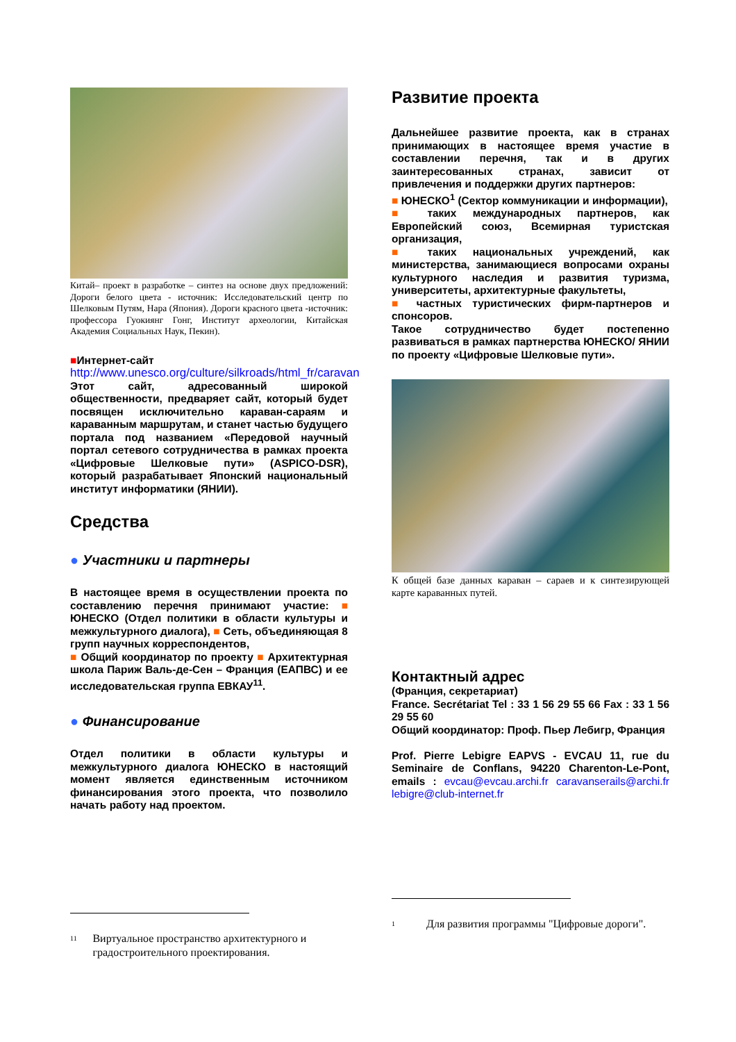Китай– проект в разработке – синтез на основе двух предложений: Дороги белого цвета - источник: Исследовательский центр по Шелковым Путям, Нара (Япония). Дороги красного цвета -источник: профессора Гуокиянг Гонг, Институт археологии, Китайская Академия Социальных Наук, Пекин).
■Интернет-сайт
http://www.unesco.org/culture/silkroads/html_fr/caravan Этот сайт, адресованный широкой общественности, предваряет сайт, который будет посвящен исключительно караван-сараям и караванным маршрутам, и станет частью будущего портала под названием «Передовой научный портал сетевого сотрудничества в рамках проекта «Цифровые Шелковые пути» (ASPICO-DSR), который разрабатывает Японский национальный институт информатики (ЯНИИ).
Средства
● Участники и партнеры
В настоящее время в осуществлении проекта по составлению перечня принимают участие: ■ ЮНЕСКО (Отдел политики в области культуры и межкультурного диалога), ■ Сеть, объединяющая 8 групп научных корреспондентов,
■ Общий координатор по проекту ■ Архитектурная школа Париж Валь-де-Сен – Франция (ЕАПВС) и ее исследовательская группа ЕВКАУ<sup>11</sup>.
● Финансирование
Отдел политики в области культуры и межкультурного диалога ЮНЕСКО в настоящий момент является единственным источником финансирования этого проекта, что позволило начать работу над проектом.
<sup>11</sup> Виртуальное пространство архитектурного и градостроительного проектирования.
Развитие проекта
Дальнейшее развитие проекта, как в странах принимающих в настоящее время участие в составлении перечня, так и в других заинтересованных странах, зависит от привлечения и поддержки других партнеров:
■ ЮНЕСКО<sup>1</sup> (Сектор коммуникации и информации),
■ таких международных партнеров, как Европейский союз, Всемирная туристская организация,
■ таких национальных учреждений, как министерства, занимающиеся вопросами охраны культурного наследия и развития туризма, университеты, архитектурные факультеты,
■ частных туристических фирм-партнеров и спонсоров.
Такое сотрудничество будет постепенно развиваться в рамках партнерства ЮНЕСКО/ ЯНИИ по проекту «Цифровые Шелковые пути».
К общей базе данных караван – сараев и к синтезирующей карте караванных путей.
Контактный адрес
(Франция, секретариат)
France. Secrétariat Tel : 33 1 56 29 55 66 Fax : 33 1 56 29 55 60
Общий координатор: Проф. Пьер Лебигр, Франция
Prof. Pierre Lebigre EAPVS - EVCAU 11, rue du Seminaire de Conflans, 94220 Charenton-Le-Pont, emails : evcau@evcau.archi.fr caravanserails@archi.fr lebigre@club-internet.fr
<sup>1</sup> Для развития программы "Цифровые дороги".